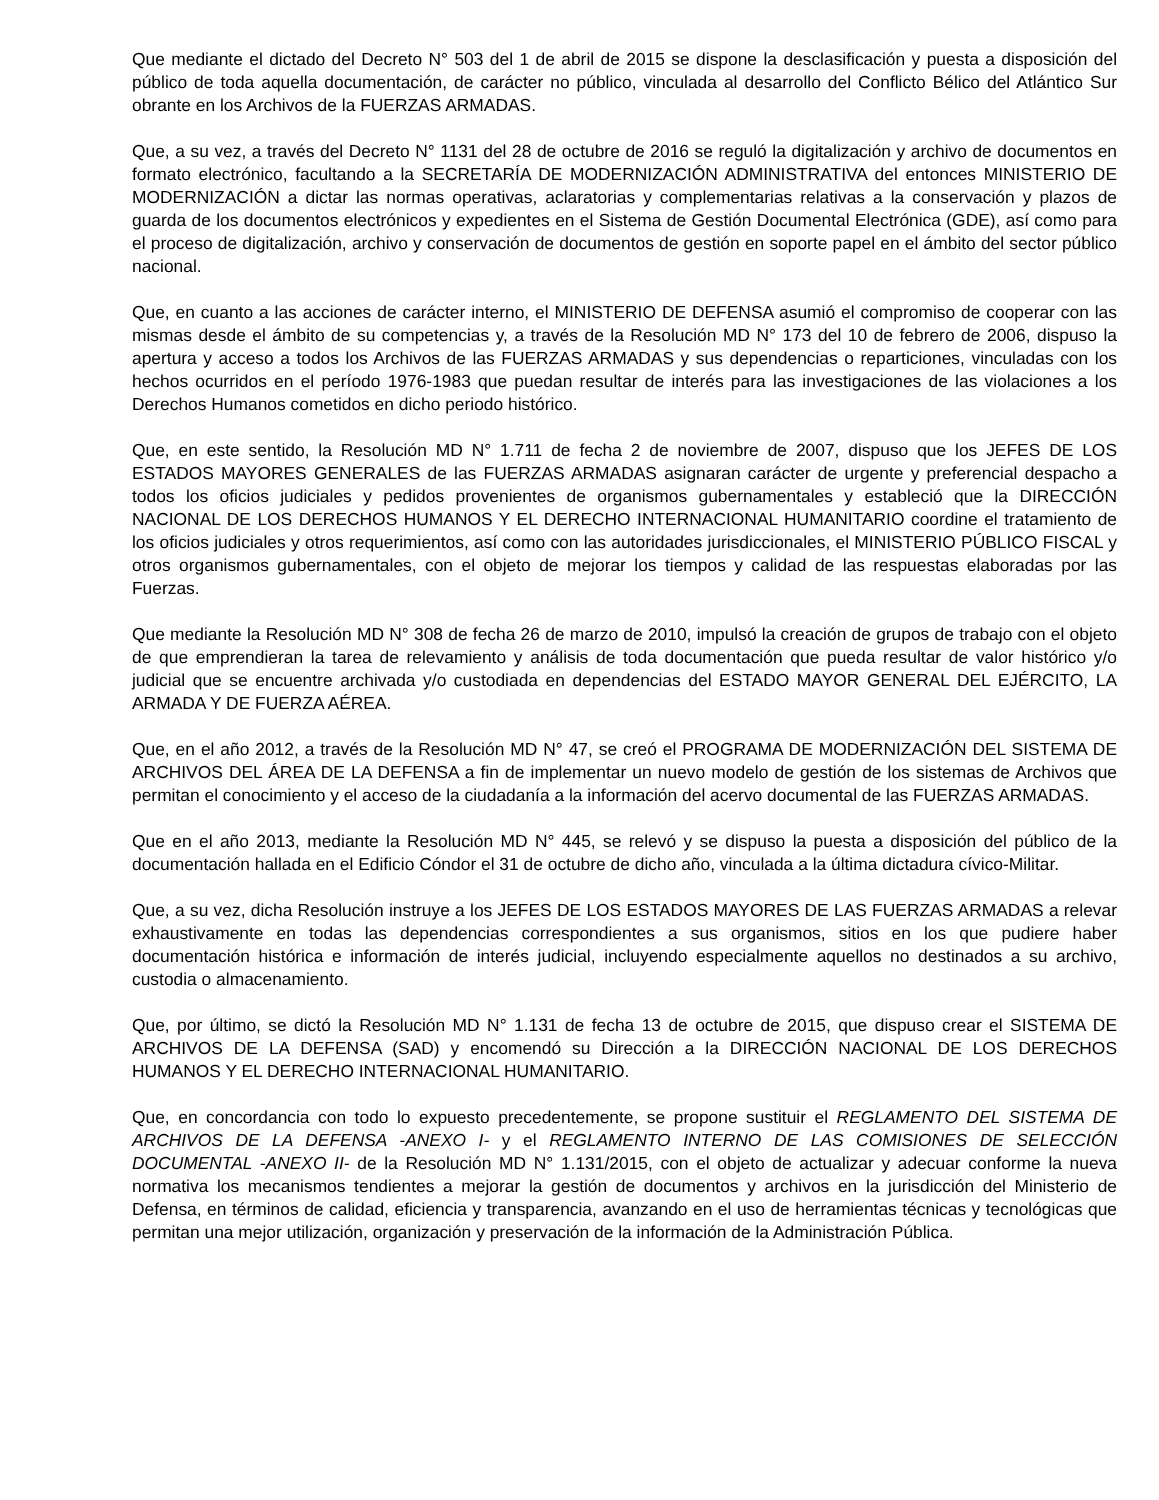Que mediante el dictado del Decreto N° 503 del 1 de abril de 2015 se dispone la desclasificación y puesta a disposición del público de toda aquella documentación, de carácter no público, vinculada al desarrollo del Conflicto Bélico del Atlántico Sur obrante en los Archivos de la FUERZAS ARMADAS.
Que, a su vez, a través del Decreto N° 1131 del 28 de octubre de 2016 se reguló la digitalización y archivo de documentos en formato electrónico, facultando a la SECRETARÍA DE MODERNIZACIÓN ADMINISTRATIVA del entonces MINISTERIO DE MODERNIZACIÓN a dictar las normas operativas, aclaratorias y complementarias relativas a la conservación y plazos de guarda de los documentos electrónicos y expedientes en el Sistema de Gestión Documental Electrónica (GDE), así como para el proceso de digitalización, archivo y conservación de documentos de gestión en soporte papel en el ámbito del sector público nacional.
Que, en cuanto a las acciones de carácter interno, el MINISTERIO DE DEFENSA asumió el compromiso de cooperar con las mismas desde el ámbito de su competencias y, a través de la Resolución MD N° 173 del 10 de febrero de 2006, dispuso la apertura y acceso a todos los Archivos de las FUERZAS ARMADAS y sus dependencias o reparticiones, vinculadas con los hechos ocurridos en el período 1976-1983 que puedan resultar de interés para las investigaciones de las violaciones a los Derechos Humanos cometidos en dicho periodo histórico.
Que, en este sentido, la Resolución MD N° 1.711 de fecha 2 de noviembre de 2007, dispuso que los JEFES DE LOS ESTADOS MAYORES GENERALES de las FUERZAS ARMADAS asignaran carácter de urgente y preferencial despacho a todos los oficios judiciales y pedidos provenientes de organismos gubernamentales y estableció que la DIRECCIÓN NACIONAL DE LOS DERECHOS HUMANOS Y EL DERECHO INTERNACIONAL HUMANITARIO coordine el tratamiento de los oficios judiciales y otros requerimientos, así como con las autoridades jurisdiccionales, el MINISTERIO PÚBLICO FISCAL y otros organismos gubernamentales, con el objeto de mejorar los tiempos y calidad de las respuestas elaboradas por las Fuerzas.
Que mediante la Resolución MD N° 308 de fecha 26 de marzo de 2010, impulsó la creación de grupos de trabajo con el objeto de que emprendieran la tarea de relevamiento y análisis de toda documentación que pueda resultar de valor histórico y/o judicial que se encuentre archivada y/o custodiada en dependencias del ESTADO MAYOR GENERAL DEL EJÉRCITO, LA ARMADA Y DE FUERZA AÉREA.
Que, en el año 2012, a través de la Resolución MD N° 47, se creó el PROGRAMA DE MODERNIZACIÓN DEL SISTEMA DE ARCHIVOS DEL ÁREA DE LA DEFENSA a fin de implementar un nuevo modelo de gestión de los sistemas de Archivos que permitan el conocimiento y el acceso de la ciudadanía a la información del acervo documental de las FUERZAS ARMADAS.
Que en el año 2013, mediante la Resolución MD N° 445, se relevó y se dispuso la puesta a disposición del público de la documentación hallada en el Edificio Cóndor el 31 de octubre de dicho año, vinculada a la última dictadura cívico-Militar.
Que, a su vez, dicha Resolución instruye a los JEFES DE LOS ESTADOS MAYORES DE LAS FUERZAS ARMADAS a relevar exhaustivamente en todas las dependencias correspondientes a sus organismos, sitios en los que pudiere haber documentación histórica e información de interés judicial, incluyendo especialmente aquellos no destinados a su archivo, custodia o almacenamiento.
Que, por último, se dictó la Resolución MD N° 1.131 de fecha 13 de octubre de 2015, que dispuso crear el SISTEMA DE ARCHIVOS DE LA DEFENSA (SAD) y encomendó su Dirección a la DIRECCIÓN NACIONAL DE LOS DERECHOS HUMANOS Y EL DERECHO INTERNACIONAL HUMANITARIO.
Que, en concordancia con todo lo expuesto precedentemente, se propone sustituir el REGLAMENTO DEL SISTEMA DE ARCHIVOS DE LA DEFENSA -ANEXO I- y el REGLAMENTO INTERNO DE LAS COMISIONES DE SELECCIÓN DOCUMENTAL -ANEXO II- de la Resolución MD N° 1.131/2015, con el objeto de actualizar y adecuar conforme la nueva normativa los mecanismos tendientes a mejorar la gestión de documentos y archivos en la jurisdicción del Ministerio de Defensa, en términos de calidad, eficiencia y transparencia, avanzando en el uso de herramientas técnicas y tecnológicas que permitan una mejor utilización, organización y preservación de la información de la Administración Pública.